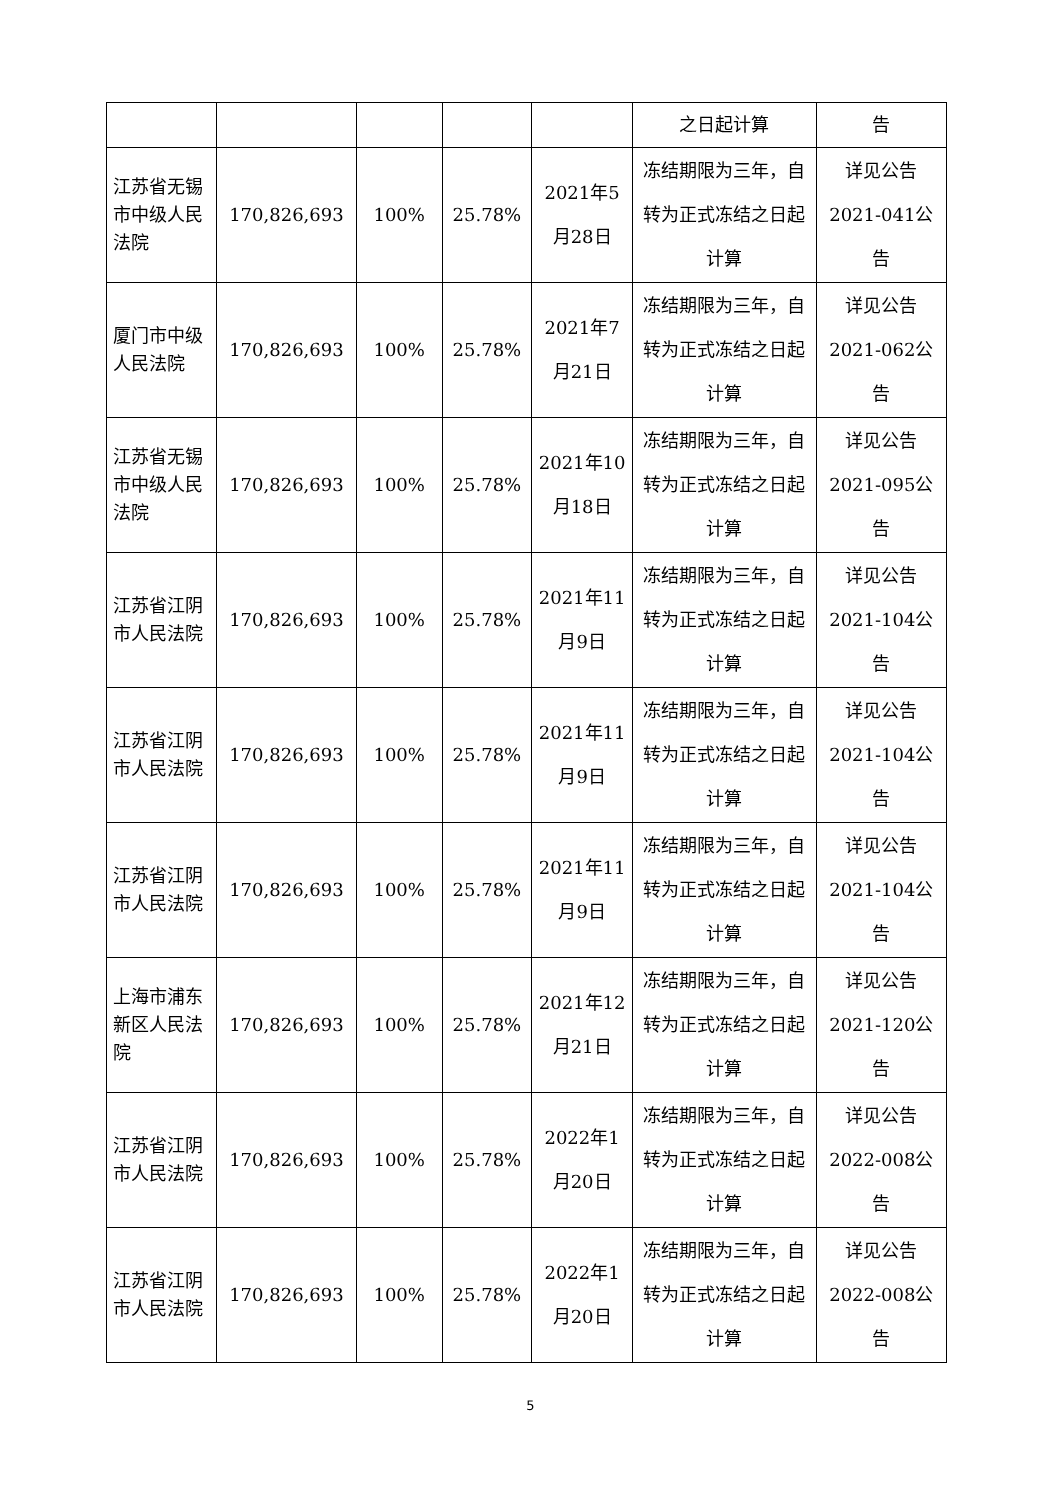| | | | | | 之日起计算 | 告 |
| 江苏省无锡市中级人民法院 | 170,826,693 | 100% | 25.78% | 2021年5月28日 | 冻结期限为三年，自转为正式冻结之日起计算 | 详见公告2021-041公告 |
| 厦门市中级人民法院 | 170,826,693 | 100% | 25.78% | 2021年7月21日 | 冻结期限为三年，自转为正式冻结之日起计算 | 详见公告2021-062公告 |
| 江苏省无锡市中级人民法院 | 170,826,693 | 100% | 25.78% | 2021年10月18日 | 冻结期限为三年，自转为正式冻结之日起计算 | 详见公告2021-095公告 |
| 江苏省江阴市人民法院 | 170,826,693 | 100% | 25.78% | 2021年11月9日 | 冻结期限为三年，自转为正式冻结之日起计算 | 详见公告2021-104公告 |
| 江苏省江阴市人民法院 | 170,826,693 | 100% | 25.78% | 2021年11月9日 | 冻结期限为三年，自转为正式冻结之日起计算 | 详见公告2021-104公告 |
| 江苏省江阴市人民法院 | 170,826,693 | 100% | 25.78% | 2021年11月9日 | 冻结期限为三年，自转为正式冻结之日起计算 | 详见公告2021-104公告 |
| 上海市浦东新区人民法院 | 170,826,693 | 100% | 25.78% | 2021年12月21日 | 冻结期限为三年，自转为正式冻结之日起计算 | 详见公告2021-120公告 |
| 江苏省江阴市人民法院 | 170,826,693 | 100% | 25.78% | 2022年1月20日 | 冻结期限为三年，自转为正式冻结之日起计算 | 详见公告2022-008公告 |
| 江苏省江阴市人民法院 | 170,826,693 | 100% | 25.78% | 2022年1月20日 | 冻结期限为三年，自转为正式冻结之日起计算 | 详见公告2022-008公告 |
5